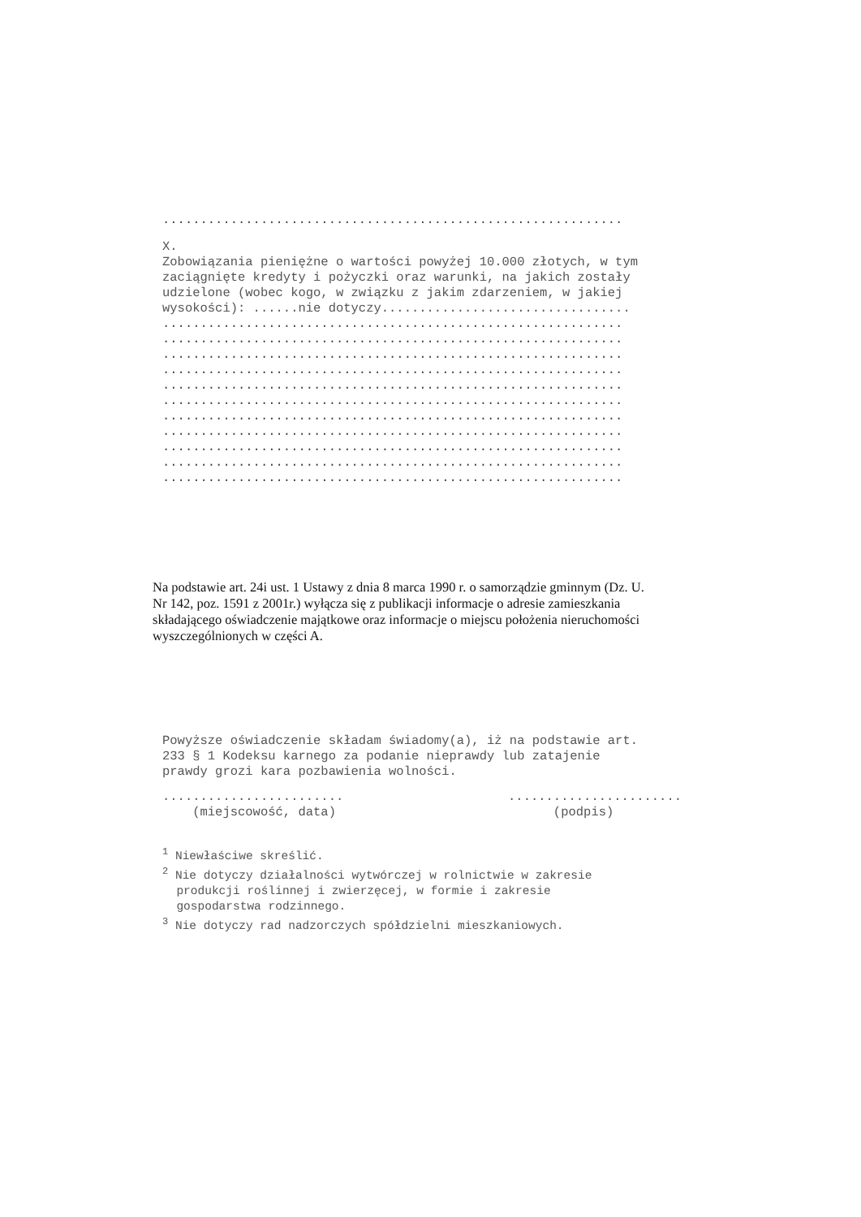.............................................................
X. Zobowiązania pieniężne o wartości powyżej 10.000 złotych, w tym zaciągnięte kredyty i pożyczki oraz warunki, na jakich zostały udzielone (wobec kogo, w związku z jakim zdarzeniem, w jakiej wysokości): ......nie dotyczy.................................
............................................................. ............................................................. ............................................................. ............................................................. ............................................................. ............................................................. ............................................................. ............................................................. ............................................................. ............................................................. .............................................................
Na podstawie art. 24i ust. 1 Ustawy z dnia 8 marca 1990 r. o samorządzie gminnym (Dz. U.
Nr 142, poz. 1591 z 2001r.) wyłącza się z publikacji informacje o adresie zamieszkania
składającego oświadczenie majątkowe oraz informacje o miejscu położenia nieruchomości
wyszczególnionych w części A.
Powyższe oświadczenie składam świadomy(a), iż na podstawie art. 233 § 1 Kodeksu karnego za podanie nieprawdy lub zatajenie prawdy grozi kara pozbawienia wolności.
........................ (miejscowość, data)....................... (podpis)
<sup>1</sup> Niewłaściwe skreślić. <sup>2</sup> Nie dotyczy działalności wytwórczej w rolnictwie w zakresie produkcji roślinnej i zwierzęcej, w formie i zakresie gospodarstwa rodzinnego. <sup>3</sup> Nie dotyczy rad nadzorczych spółdzielni mieszkaniowych.